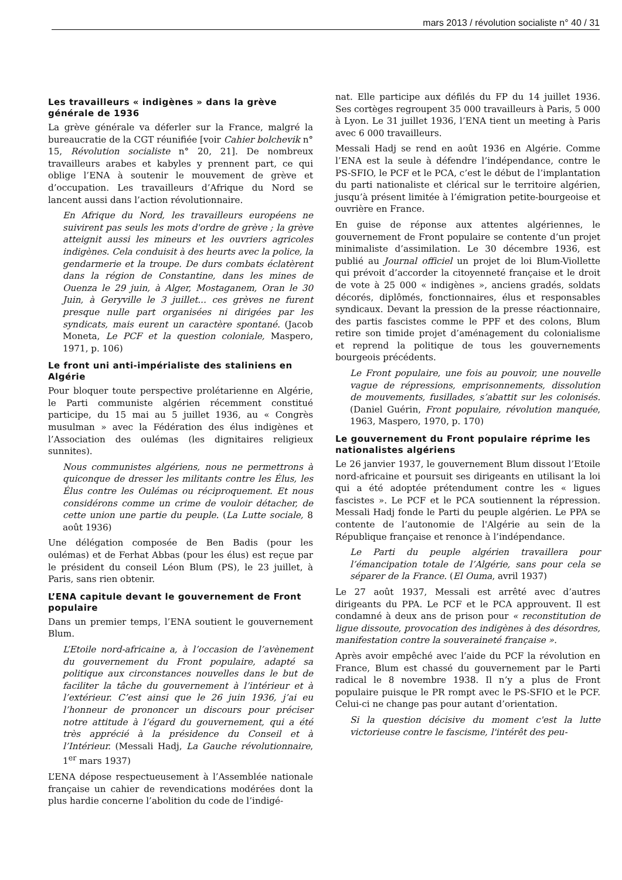mars 2013 / révolution socialiste n° 40 / 31
Les travailleurs « indigènes » dans la grève générale de 1936
La grève générale va déferler sur la France, malgré la bureaucratie de la CGT réunifiée [voir Cahier bolchevik n° 15, Révolution socialiste n° 20, 21]. De nombreux travailleurs arabes et kabyles y prennent part, ce qui oblige l’ENA à soutenir le mouvement de grève et d’occupation. Les travailleurs d’Afrique du Nord se lancent aussi dans l’action révolutionnaire.
En Afrique du Nord, les travailleurs européens ne suivirent pas seuls les mots d'ordre de grève ; la grève atteignit aussi les mineurs et les ouvriers agricoles indigènes. Cela conduisit à des heurts avec la police, la gendarmerie et la troupe. De durs combats éclatèrent dans la région de Constantine, dans les mines de Ouenza le 29 juin, à Alger, Mostaganem, Oran le 30 Juin, à Geryville le 3 juillet... ces grèves ne furent presque nulle part organisées ni dirigées par les syndicats, mais eurent un caractère spontané. (Jacob Moneta, Le PCF et la question coloniale, Maspero, 1971, p. 106)
Le front uni anti-impérialiste des staliniens en Algérie
Pour bloquer toute perspective prolétarienne en Algérie, le Parti communiste algérien récemment constitué participe, du 15 mai au 5 juillet 1936, au « Congrès musulman » avec la Fédération des élus indigènes et l’Association des oulémas (les dignitaires religieux sunnites).
Nous communistes algériens, nous ne permettrons à quiconque de dresser les militants contre les Élus, les Élus contre les Oulémas ou réciproquement. Et nous considérons comme un crime de vouloir détacher, de cette union une partie du peuple. (La Lutte sociale, 8 août 1936)
Une délégation composée de Ben Badis (pour les oulémas) et de Ferhat Abbas (pour les élus) est reçue par le président du conseil Léon Blum (PS), le 23 juillet, à Paris, sans rien obtenir.
L’ENA capitule devant le gouvernement de Front populaire
Dans un premier temps, l’ENA soutient le gouvernement Blum.
L’Etoile nord-africaine a, à l’occasion de l’avènement du gouvernement du Front populaire, adapté sa politique aux circonstances nouvelles dans le but de faciliter la tâche du gouvernement à l’intérieur et à l’extérieur. C’est ainsi que le 26 juin 1936, j’ai eu l’honneur de prononcer un discours pour préciser notre attitude à l’égard du gouvernement, qui a été très apprécié à la présidence du Conseil et à l’Intérieur. (Messali Hadj, La Gauche révolutionnaire, 1<sup>er</sup> mars 1937)
L’ENA dépose respectueusement à l’Assemblée nationale française un cahier de revendications modérées dont la plus hardie concerne l’abolition du code de l’indigé-
nat. Elle participe aux défilés du FP du 14 juillet 1936. Ses cortèges regroupent 35 000 travailleurs à Paris, 5 000 à Lyon. Le 31 juillet 1936, l’ENA tient un meeting à Paris avec 6 000 travailleurs.
Messali Hadj se rend en août 1936 en Algérie. Comme l’ENA est la seule à défendre l’indépendance, contre le PS-SFIO, le PCF et le PCA, c’est le début de l’implantation du parti nationaliste et clérical sur le territoire algérien, jusqu’à présent limitée à l’émigration petite-bourgeoise et ouvrière en France.
En guise de réponse aux attentes algériennes, le gouvernement de Front populaire se contente d’un projet minimaliste d’assimilation. Le 30 décembre 1936, est publié au Journal officiel un projet de loi Blum-Viollette qui prévoit d’accorder la citoyenneté française et le droit de vote à 25 000 « indigènes », anciens gradés, soldats décorés, diplômés, fonctionnaires, élus et responsables syndicaux. Devant la pression de la presse réactionnaire, des partis fascistes comme le PPF et des colons, Blum retire son timide projet d’aménagement du colonialisme et reprend la politique de tous les gouvernements bourgeois précédents.
Le Front populaire, une fois au pouvoir, une nouvelle vague de répressions, emprisonnements, dissolution de mouvements, fusillades, s’abattit sur les colonisés. (Daniel Guérin, Front populaire, révolution manquée, 1963, Maspero, 1970, p. 170)
Le gouvernement du Front populaire réprime les nationalistes algériens
Le 26 janvier 1937, le gouvernement Blum dissout l’Etoile nord-africaine et poursuit ses dirigeants en utilisant la loi qui a été adoptée prétendument contre les « ligues fascistes ». Le PCF et le PCA soutiennent la répression. Messali Hadj fonde le Parti du peuple algérien. Le PPA se contente de l’autonomie de l'Algérie au sein de la République française et renonce à l’indépendance.
Le Parti du peuple algérien travaillera pour l’émancipation totale de l’Algérie, sans pour cela se séparer de la France. (El Ouma, avril 1937)
Le 27 août 1937, Messali est arrêté avec d’autres dirigeants du PPA. Le PCF et le PCA approuvent. Il est condamné à deux ans de prison pour « reconstitution de ligue dissoute, provocation des indigènes à des désordres, manifestation contre la souveraineté française ».
Après avoir empêché avec l’aide du PCF la révolution en France, Blum est chassé du gouvernement par le Parti radical le 8 novembre 1938. Il n’y a plus de Front populaire puisque le PR rompt avec le PS-SFIO et le PCF. Celui-ci ne change pas pour autant d’orientation.
Si la question décisive du moment c'est la lutte victorieuse contre le fascisme, l'intérêt des peu-